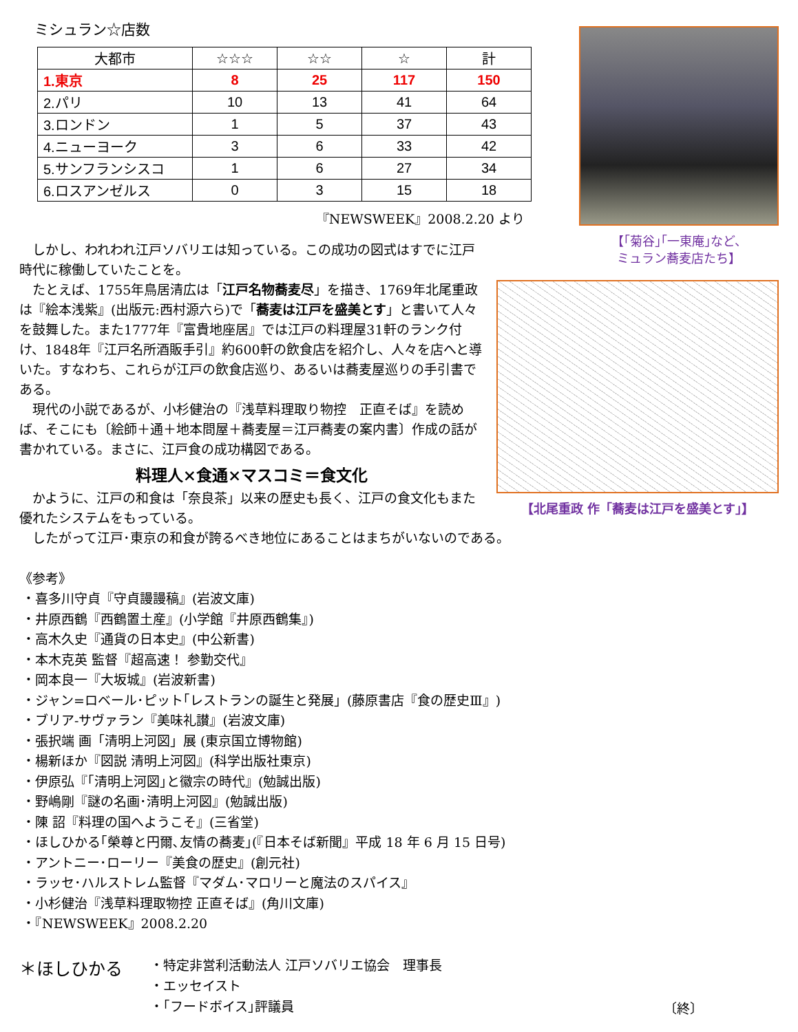ミシュラン☆店数
| 大都市 | ☆☆☆ | ☆☆ | ☆ | 計 |
| --- | --- | --- | --- | --- |
| 1.東京 | 8 | 25 | 117 | 150 |
| 2.パリ | 10 | 13 | 41 | 64 |
| 3.ロンドン | 1 | 5 | 37 | 43 |
| 4.ニューヨーク | 3 | 6 | 33 | 42 |
| 5.サンフランシスコ | 1 | 6 | 27 | 34 |
| 6.ロスアンゼルス | 0 | 3 | 15 | 18 |
『NEWSWEEK』2008.2.20 より
　しかし、われわれ江戸ソバリエは知っている。この成功の図式はすでに江戸
時代に稼働していたことを。
【｢菊谷｣｢一東庵｣など、
ミュラン蕎麦店たち】
　たとえば、1755年鳥居清広は「江戸名物蕎麦尽」を描き、1769年北尾重政は『絵本浅紫』(出版元:西村源六ら)で「蕎麦は江戸を盛美とす」と書いて人々を鼓舞した。また1777年『富貴地座居』では江戸の料理屋31軒のランク付け、1848年『江戸名所酒販手引』約600軒の飲食店を紹介し、人々を店へと導いた。すなわち、これらが江戸の飲食店巡り、あるいは蕎麦屋巡りの手引書である。
　現代の小説であるが、小杉健治の『浅草料理取り物控　正直そば』を読めば、そこにも〔絵師＋通＋地本問屋＋蕎麦屋＝江戸蕎麦の案内書〕作成の話が書かれている。まさに、江戸食の成功構図である。
料理人×食通×マスコミ＝食文化
　かように、江戸の和食は「奈良茶」以来の歴史も長く、江戸の食文化もまた優れたシステムをもっている。
【北尾重政 作「蕎麦は江戸を盛美とす」】
　したがって江戸･東京の和食が誇るべき地位にあることはまちがいないのである。
《参考》
・喜多川守貞『守貞謾謾稿』(岩波文庫)
・井原西鶴『西鶴置土産』(小学館『井原西鶴集』)
・高木久史『通貨の日本史』(中公新書)
・本木克英 監督『超高速！ 参勤交代』
・岡本良一『大坂城』(岩波新書)
・ジャン=ロベール･ピット｢レストランの誕生と発展」(藤原書店『食の歴史Ⅲ』)
・ブリア-サヴァラン『美味礼讃』(岩波文庫)
・張択端 画「清明上河図」展 (東京国立博物館)
・楊新ほか『図説 清明上河図』(科学出版社東京)
・伊原弘『｢清明上河図｣と徽宗の時代』(勉誠出版)
・野嶋剛『謎の名画･清明上河図』(勉誠出版)
・陳 詔『料理の国へようこそ』(三省堂)
・ほしひかる｢榮尊と円爾､友情の蕎麦｣(『日本そば新聞』平成 18 年 6 月 15 日号)
・アントニー･ローリー『美食の歴史』(創元社)
・ラッセ･ハルストレム監督『マダム･マロリーと魔法のスパイス』
・小杉健治『浅草料理取物控 正直そば』(角川文庫)
・『NEWSWEEK』2008.2.20
＊ほしひかる
・特定非営利活動法人 江戸ソバリエ協会　理事長
・エッセイスト
・｢フードボイス｣評議員
〔終〕